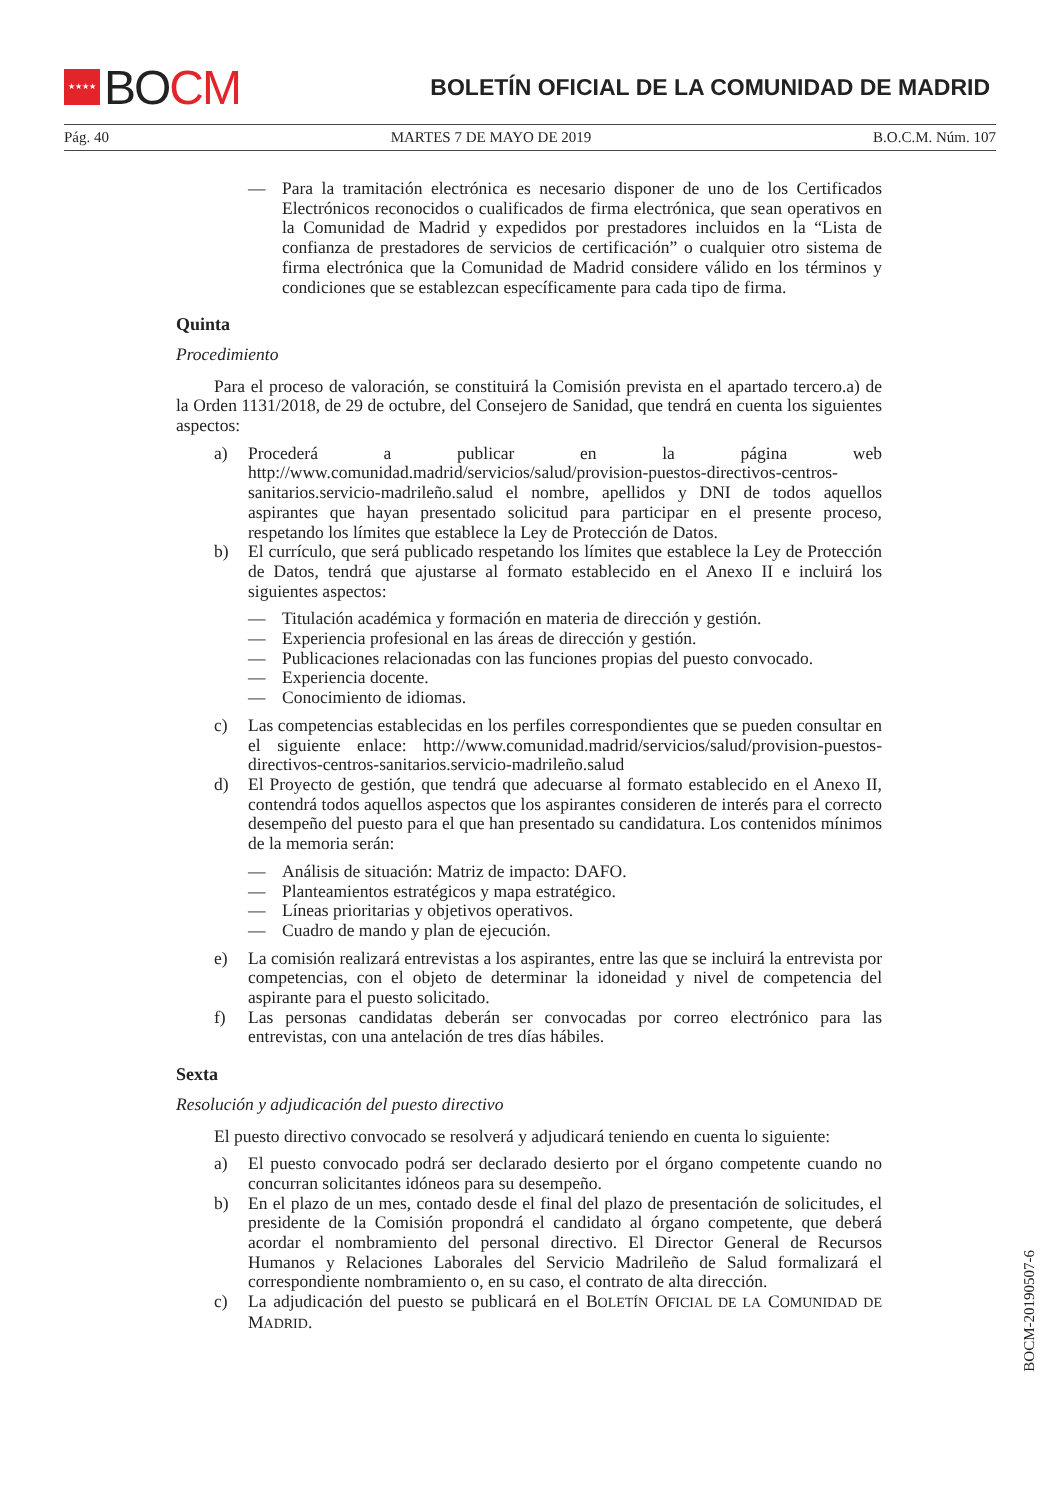★★★★
BO CM
BOLETÍN OFICIAL DE LA COMUNIDAD DE MADRID
Pág. 40 MARTES 7 DE MAYO DE 2019 B.O.C.M. Núm. 107
— Para la tramitación electrónica es necesario disponer de uno de los Certificados Electrónicos reconocidos o cualificados de firma electrónica, que sean operativos en la Comunidad de Madrid y expedidos por prestadores incluidos en la “Lista de confianza de prestadores de servicios de certificación” o cualquier otro sistema de firma electrónica que la Comunidad de Madrid considere válido en los términos y condiciones que se establezcan específicamente para cada tipo de firma.
Quinta
Procedimiento
Para el proceso de valoración, se constituirá la Comisión prevista en el apartado tercero.a) de la Orden 1131/2018, de 29 de octubre, del Consejero de Sanidad, que tendrá en cuenta los siguientes aspectos:
a) Procederá a publicar en la página web http://www.comunidad.madrid/servicios/salud/provision-puestos-directivos-centros-sanitarios.servicio-madrileño.salud el nombre, apellidos y DNI de todos aquellos aspirantes que hayan presentado solicitud para participar en el presente proceso, respetando los límites que establece la Ley de Protección de Datos.
b) El currículo, que será publicado respetando los límites que establece la Ley de Protección de Datos, tendrá que ajustarse al formato establecido en el Anexo II e incluirá los siguientes aspectos:
— Titulación académica y formación en materia de dirección y gestión.
— Experiencia profesional en las áreas de dirección y gestión.
— Publicaciones relacionadas con las funciones propias del puesto convocado.
— Experiencia docente.
— Conocimiento de idiomas.
c) Las competencias establecidas en los perfiles correspondientes que se pueden consultar en el siguiente enlace: http://www.comunidad.madrid/servicios/salud/provision-puestos-directivos-centros-sanitarios.servicio-madrileño.salud
d) El Proyecto de gestión, que tendrá que adecuarse al formato establecido en el Anexo II, contendrá todos aquellos aspectos que los aspirantes consideren de interés para el correcto desempeño del puesto para el que han presentado su candidatura. Los contenidos mínimos de la memoria serán:
— Análisis de situación: Matriz de impacto: DAFO.
— Planteamientos estratégicos y mapa estratégico.
— Líneas prioritarias y objetivos operativos.
— Cuadro de mando y plan de ejecución.
e) La comisión realizará entrevistas a los aspirantes, entre las que se incluirá la entrevista por competencias, con el objeto de determinar la idoneidad y nivel de competencia del aspirante para el puesto solicitado.
f) Las personas candidatas deberán ser convocadas por correo electrónico para las entrevistas, con una antelación de tres días hábiles.
Sexta
Resolución y adjudicación del puesto directivo
El puesto directivo convocado se resolverá y adjudicará teniendo en cuenta lo siguiente:
a) El puesto convocado podrá ser declarado desierto por el órgano competente cuando no concurran solicitantes idóneos para su desempeño.
b) En el plazo de un mes, contado desde el final del plazo de presentación de solicitudes, el presidente de la Comisión propondrá el candidato al órgano competente, que deberá acordar el nombramiento del personal directivo. El Director General de Recursos Humanos y Relaciones Laborales del Servicio Madrileño de Salud formalizará el correspondiente nombramiento o, en su caso, el contrato de alta dirección.
c) La adjudicación del puesto se publicará en el BOLETÍN OFICIAL DE LA COMUNIDAD DE MADRID.
BOCM-20190507-6